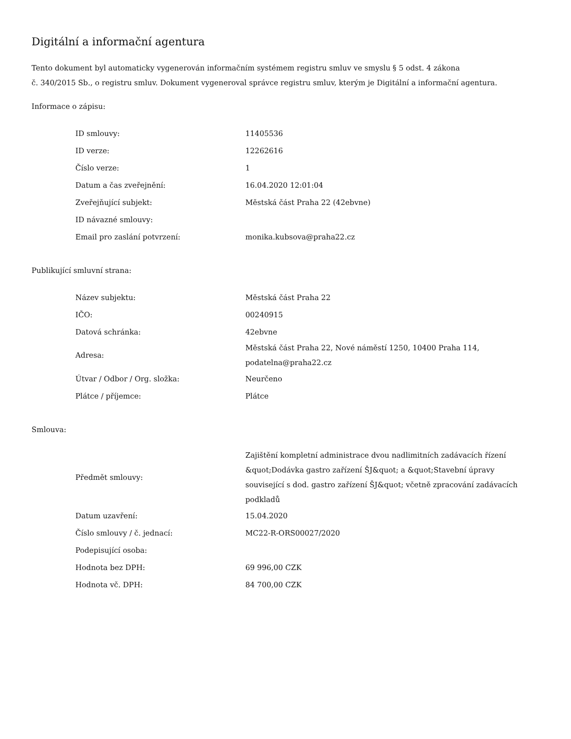Digitální a informační agentura
Tento dokument byl automaticky vygenerován informačním systémem registru smluv ve smyslu § 5 odst. 4 zákona
č. 340/2015 Sb., o registru smluv. Dokument vygeneroval správce registru smluv, kterým je Digitální a informační agentura.
Informace o zápisu:
| ID smlouvy: | 11405536 |
| ID verze: | 12262616 |
| Číslo verze: | 1 |
| Datum a čas zveřejnění: | 16.04.2020 12:01:04 |
| Zveřejňující subjekt: | Městská část Praha 22 (42ebvne) |
| ID návazné smlouvy: | |
| Email pro zaslání potvrzení: | monika.kubsova@praha22.cz |
Publikující smluvní strana:
| Název subjektu: | Městská část Praha 22 |
| IČO: | 00240915 |
| Datová schránka: | 42ebvne |
| Adresa: | Městská část Praha 22, Nové náměstí 1250, 10400 Praha 114, podatelna@praha22.cz |
| Útvar / Odbor / Org. složka: | Neurčeno |
| Plátce / příjemce: | Plátce |
Smlouva:
| Předmět smlouvy: | Zajištění kompletní administrace dvou nadlimitních zadávacích řízení &quot;Dodávka gastro zařízení ŠJ&quot; a &quot;Stavební úpravy související s dod. gastro zařízení ŠJ&quot; včetně zpracování zadávacích podkladů |
| Datum uzavření: | 15.04.2020 |
| Číslo smlouvy / č. jednací: | MC22-R-ORS00027/2020 |
| Podepisující osoba: | |
| Hodnota bez DPH: | 69 996,00 CZK |
| Hodnota vč. DPH: | 84 700,00 CZK |